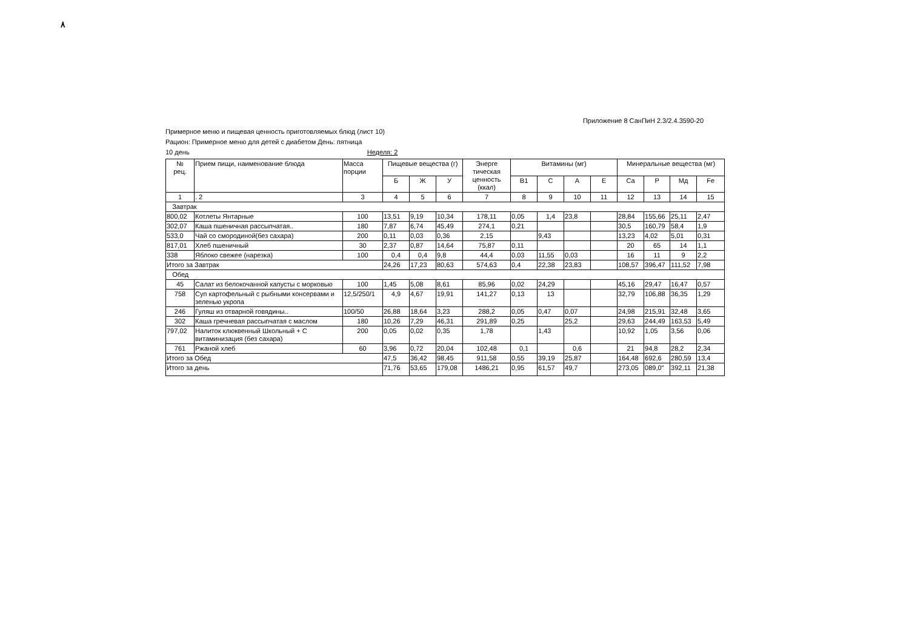۸
Приложение 8 СанПиН 2.3/2.4.3590-20
Примерное меню и пищевая ценность приготовляемых блюд (лист 10)
Рацион: Примерное меню для детей с диабетом День: пятница
10 день Неделя: 2
| № рец. | Прием пищи, наименование блюда | Масса порции | Пищевые вещества (г) | | | Энерге тическая ценность (ккал) | Витамины (мг) | | | | Минеральные вещества (мг) | | | |
| --- | --- | --- | --- | --- | --- | --- | --- | --- | --- | --- | --- | --- | --- | --- |
| | | | Б | Ж | У | | B1 | C | A | E | Ca | P | Мд | Fe |
| 1 | . 2 | 3 | 4 | 5 | 6 | 7 | 8 | 9 | 10 | 11 | 12 | 13 | 14 | 15 |
| Завтрак | | | | | | | | | | | | | | |
| 800,02 | Котлеты Янтарные | 100 | 13,51 | 9,19 | 10,34 | 178,11 | 0,05 | 1,4 | 23,8 | | 28,84 | 155,66 | 25,11 | 2,47 |
| 302,07 | Каша пшеничная рассыпчатая.. | 180 | 7,87 | 6,74 | 45,49 | 274,1 | 0,21 | | | | 30,5 | 160,79 | 58,4 | 1,9 |
| 533,0 | Чай со смородиной(без сахара) | 200 | 0,11 | 0,03 | 0,36 | 2,15 | | 9,43 | | | 13,23 | 4,02 | 5,01 | 0,31 |
| 817,01 | Хлеб пшеничный | 30 | 2,37 | 0,87 | 14,64 | 75,87 | 0,11 | | | | 20 | 65 | 14 | 1,1 |
| 338 | Яблоко свежее (нарезка) | 100 | 0,4 | 0,4 | 9,8 | 44,4 | 0,03 | 11,55 | 0,03 | | 16 | 11 | 9 | 2,2 |
| Итого за Завтрак | | | 24,26 | 17,23 | 80,63 | 574,63 | 0,4 | 22,38 | 23,83 | | 108,57 | 396,47 | 111,52 | 7,98 |
| Обед | | | | | | | | | | | | | | |
| 45 | Салат из белокочанной капусты с морковью | 100 | 1,45 | 5,08 | 8,61 | 85,96 | 0,02 | 24,29 | | | 45,16 | 29,47 | 16,47 | 0,57 |
| 758 | Суп картофельный с рыбными консервами и зеленью укропа | 12,5/250/1 | 4,9 | 4,67 | 19,91 | 141,27 | 0,13 | 13 | | | 32,79 | 106,88 | 36,35 | 1,29 |
| 246 | Гуляш из отварной говядины.. | 100/50 | 26,88 | 18,64 | 3,23 | 288,2 | 0,05 | 0,47 | 0,07 | | 24,98 | 215,91 | 32,48 | 3,65 |
| 302 | Каша гречневая рассыпчатая с маслом | 180 | 10,26 | 7,29 | 46,31 | 291,89 | 0,25 | | 25,2 | | 29,63 | 244,49 | 163,53 | 5,49 |
| 797,02 | Налиток клюквенный Школьный + С витаминизация (без сахара) | 200 | 0,05 | 0,02 | 0,35 | 1,78 | | 1,43 | | | 10,92 | 1,05 | 3,56 | 0,06 |
| 761 | Ржаной хлеб | 60 | 3,96 | 0,72 | 20,04 | 102,48 | 0,1 | | 0,6 | | 21 | 94,8 | 28,2 | 2,34 |
| Итого за Обед | | | 47,5 | 36,42 | 98,45 | 911,58 | 0,55 | 39,19 | 25,87 | | 164,48 | 692,6 | 280,59 | 13,4 |
| Итого за день | | | 71,76 | 53,65 | 179,08 | 1486,21 | 0,95 | 61,57 | 49,7 | | 273,05 | 089,0" | 392,11 | 21,38 |